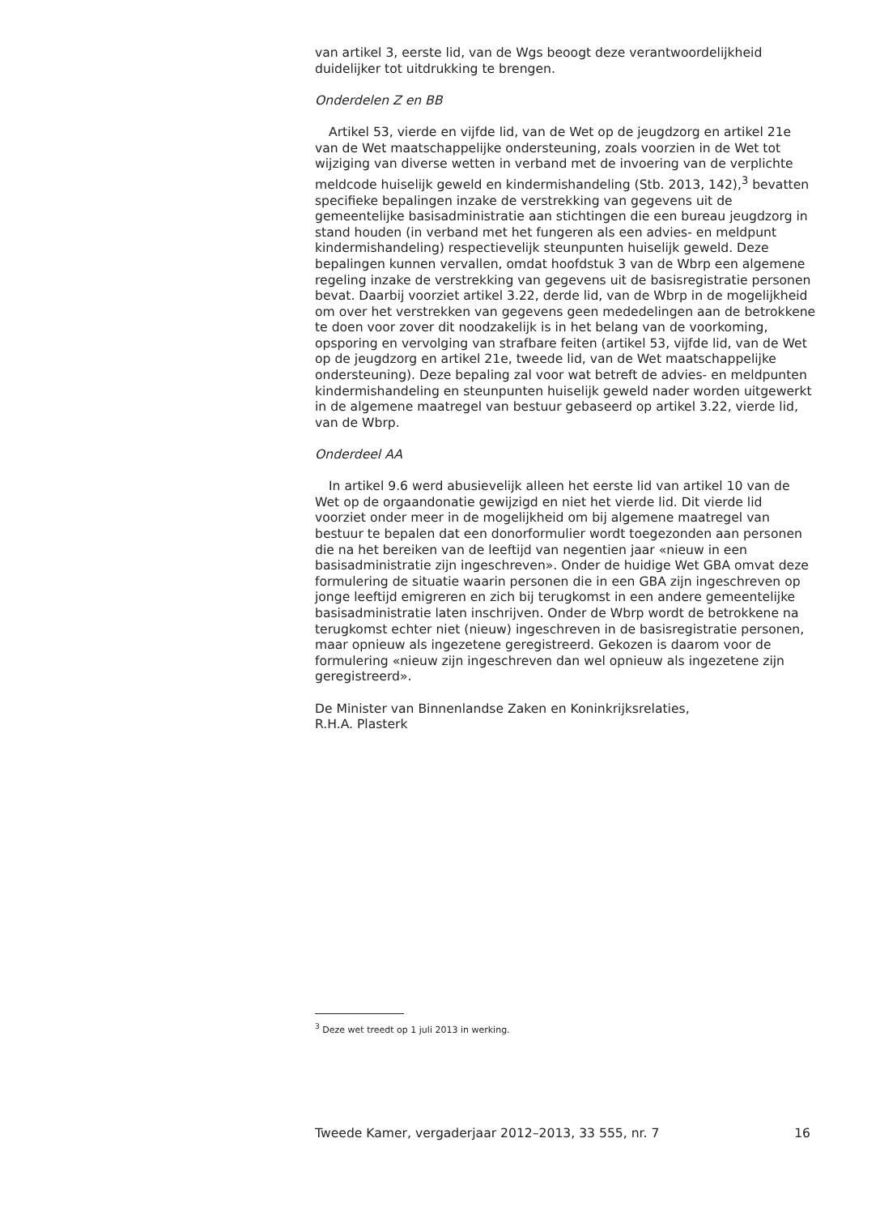van artikel 3, eerste lid, van de Wgs beoogt deze verantwoordelijkheid duidelijker tot uitdrukking te brengen.
Onderdelen Z en BB
Artikel 53, vierde en vijfde lid, van de Wet op de jeugdzorg en artikel 21e van de Wet maatschappelijke ondersteuning, zoals voorzien in de Wet tot wijziging van diverse wetten in verband met de invoering van de verplichte meldcode huiselijk geweld en kindermishandeling (Stb. 2013, 142),<sup>3</sup> bevatten specifieke bepalingen inzake de verstrekking van gegevens uit de gemeentelijke basisadministratie aan stichtingen die een bureau jeugdzorg in stand houden (in verband met het fungeren als een advies- en meldpunt kindermishandeling) respectievelijk steunpunten huiselijk geweld. Deze bepalingen kunnen vervallen, omdat hoofdstuk 3 van de Wbrp een algemene regeling inzake de verstrekking van gegevens uit de basisregistratie personen bevat. Daarbij voorziet artikel 3.22, derde lid, van de Wbrp in de mogelijkheid om over het verstrekken van gegevens geen mededelingen aan de betrokkene te doen voor zover dit noodzakelijk is in het belang van de voorkoming, opsporing en vervolging van strafbare feiten (artikel 53, vijfde lid, van de Wet op de jeugdzorg en artikel 21e, tweede lid, van de Wet maatschappelijke ondersteuning). Deze bepaling zal voor wat betreft de advies- en meldpunten kindermishandeling en steunpunten huiselijk geweld nader worden uitgewerkt in de algemene maatregel van bestuur gebaseerd op artikel 3.22, vierde lid, van de Wbrp.
Onderdeel AA
In artikel 9.6 werd abusievelijk alleen het eerste lid van artikel 10 van de Wet op de orgaandonatie gewijzigd en niet het vierde lid. Dit vierde lid voorziet onder meer in de mogelijkheid om bij algemene maatregel van bestuur te bepalen dat een donorformulier wordt toegezonden aan personen die na het bereiken van de leeftijd van negentien jaar «nieuw in een basisadministratie zijn ingeschreven». Onder de huidige Wet GBA omvat deze formulering de situatie waarin personen die in een GBA zijn ingeschreven op jonge leeftijd emigreren en zich bij terugkomst in een andere gemeentelijke basisadministratie laten inschrijven. Onder de Wbrp wordt de betrokkene na terugkomst echter niet (nieuw) ingeschreven in de basisregistratie personen, maar opnieuw als ingezetene geregistreerd. Gekozen is daarom voor de formulering «nieuw zijn ingeschreven dan wel opnieuw als ingezetene zijn geregistreerd».
De Minister van Binnenlandse Zaken en Koninkrijksrelaties,
R.H.A. Plasterk
<sup>3</sup> Deze wet treedt op 1 juli 2013 in werking.
Tweede Kamer, vergaderjaar 2012–2013, 33 555, nr. 7 16